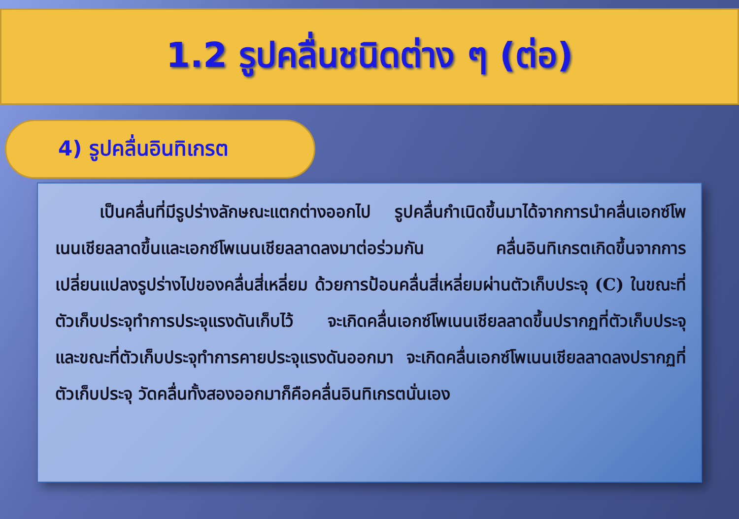1.2 รูปคลื่นชนิดต่าง ๆ (ต่อ)
4) รูปคลื่นอินทิเกรต
เป็นคลื่นที่มีรูปร่างลักษณะแตกต่างออกไป รูปคลื่นกำเนิดขึ้นมาได้จากการนำคลื่นเอกซ์โพเนนเชียลลาดขึ้นและเอกซ์โพเนนเชียลลาดลงมาต่อร่วมกัน คลื่นอินทิเกรตเกิดขึ้นจากการเปลี่ยนแปลงรูปร่างไปของคลื่นสี่เหลี่ยม ด้วยการป้อนคลื่นสี่เหลี่ยมผ่านตัวเก็บประจุ (C) ในขณะที่ตัวเก็บประจุทำการประจุแรงดันเก็บไว้ จะเกิดคลื่นเอกซ์โพเนนเชียลลาดขึ้นปรากฏที่ตัวเก็บประจุ และขณะที่ตัวเก็บประจุทำการคายประจุแรงดันออกมา จะเกิดคลื่นเอกซ์โพเนนเชียลลาดลงปรากฏที่ตัวเก็บประจุ วัดคลื่นทั้งสองออกมาก็คือคลื่นอินทิเกรตนั่นเอง